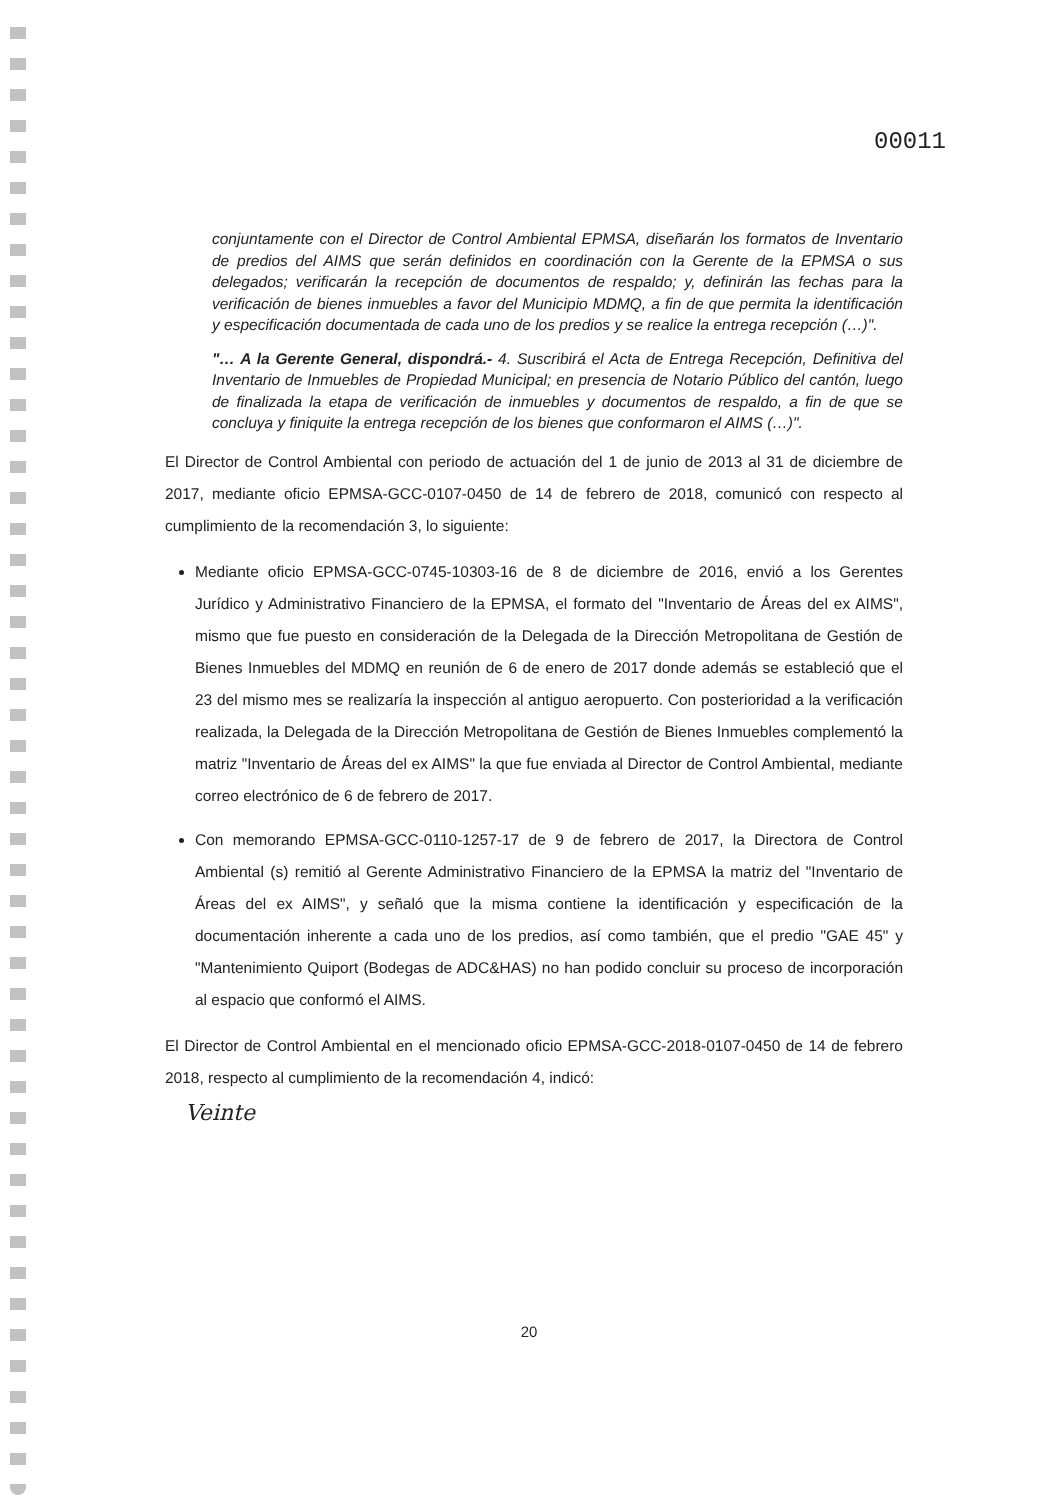00011
conjuntamente con el Director de Control Ambiental EPMSA, diseñarán los formatos de Inventario de predios del AIMS que serán definidos en coordinación con la Gerente de la EPMSA o sus delegados; verificarán la recepción de documentos de respaldo; y, definirán las fechas para la verificación de bienes inmuebles a favor del Municipio MDMQ, a fin de que permita la identificación y especificación documentada de cada uno de los predios y se realice la entrega recepción (…)".
"… A la Gerente General, dispondrá.- 4. Suscribirá el Acta de Entrega Recepción, Definitiva del Inventario de Inmuebles de Propiedad Municipal; en presencia de Notario Público del cantón, luego de finalizada la etapa de verificación de inmuebles y documentos de respaldo, a fin de que se concluya y finiquite la entrega recepción de los bienes que conformaron el AIMS (…)".
El Director de Control Ambiental con periodo de actuación del 1 de junio de 2013 al 31 de diciembre de 2017, mediante oficio EPMSA-GCC-0107-0450 de 14 de febrero de 2018, comunicó con respecto al cumplimiento de la recomendación 3, lo siguiente:
Mediante oficio EPMSA-GCC-0745-10303-16 de 8 de diciembre de 2016, envió a los Gerentes Jurídico y Administrativo Financiero de la EPMSA, el formato del "Inventario de Áreas del ex AIMS", mismo que fue puesto en consideración de la Delegada de la Dirección Metropolitana de Gestión de Bienes Inmuebles del MDMQ en reunión de 6 de enero de 2017 donde además se estableció que el 23 del mismo mes se realizaría la inspección al antiguo aeropuerto. Con posterioridad a la verificación realizada, la Delegada de la Dirección Metropolitana de Gestión de Bienes Inmuebles complementó la matriz "Inventario de Áreas del ex AIMS" la que fue enviada al Director de Control Ambiental, mediante correo electrónico de 6 de febrero de 2017.
Con memorando EPMSA-GCC-0110-1257-17 de 9 de febrero de 2017, la Directora de Control Ambiental (s) remitió al Gerente Administrativo Financiero de la EPMSA la matriz del "Inventario de Áreas del ex AIMS", y señaló que la misma contiene la identificación y especificación de la documentación inherente a cada uno de los predios, así como también, que el predio "GAE 45" y "Mantenimiento Quiport (Bodegas de ADC&HAS) no han podido concluir su proceso de incorporación al espacio que conformó el AIMS.
El Director de Control Ambiental en el mencionado oficio EPMSA-GCC-2018-0107-0450 de 14 de febrero 2018, respecto al cumplimiento de la recomendación 4, indicó:
Veinte
20